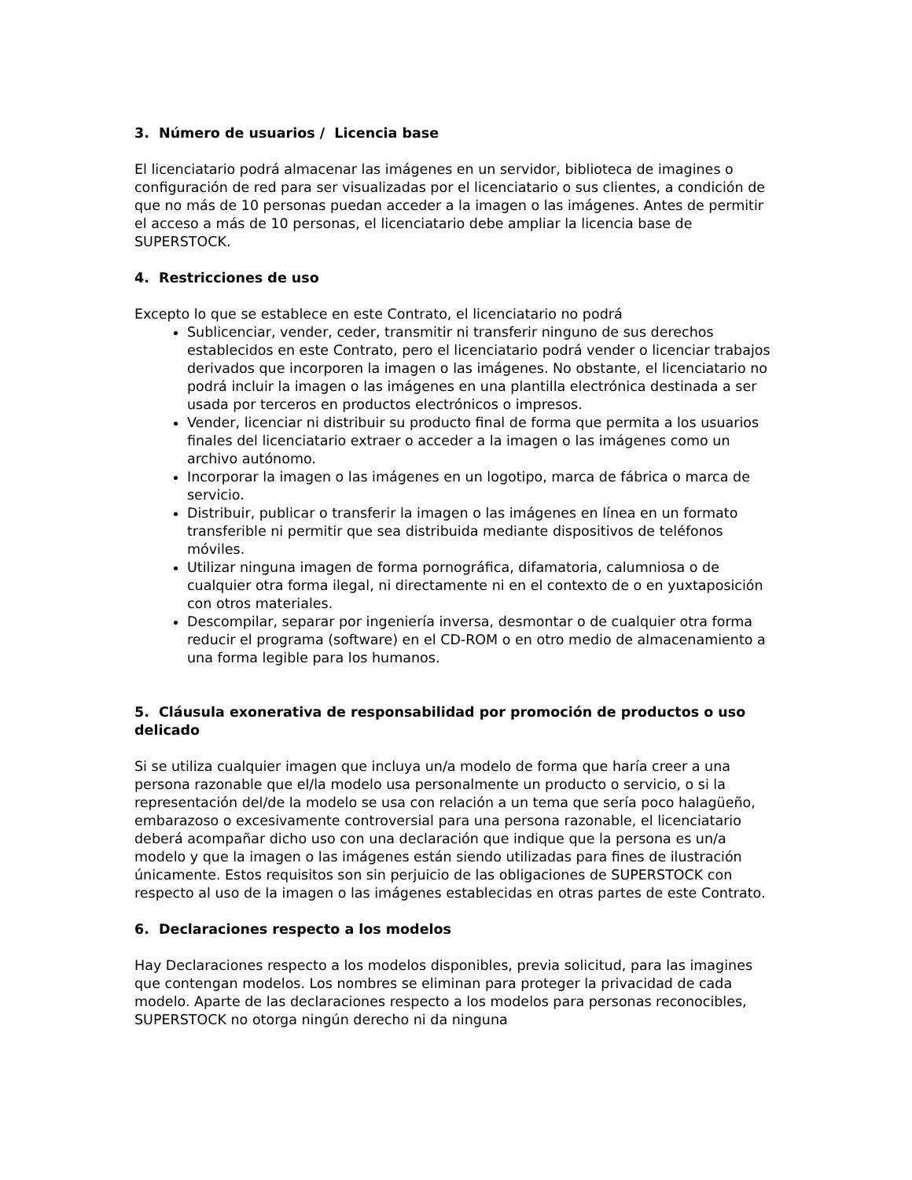3. Número de usuarios / Licencia base
El licenciatario podrá almacenar las imágenes en un servidor, biblioteca de imagines o configuración de red para ser visualizadas por el licenciatario o sus clientes, a condición de que no más de 10 personas puedan acceder a la imagen o las imágenes. Antes de permitir el acceso a más de 10 personas, el licenciatario debe ampliar la licencia base de SUPERSTOCK.
4. Restricciones de uso
Excepto lo que se establece en este Contrato, el licenciatario no podrá
Sublicenciar, vender, ceder, transmitir ni transferir ninguno de sus derechos establecidos en este Contrato, pero el licenciatario podrá vender o licenciar trabajos derivados que incorporen la imagen o las imágenes. No obstante, el licenciatario no podrá incluir la imagen o las imágenes en una plantilla electrónica destinada a ser usada por terceros en productos electrónicos o impresos.
Vender, licenciar ni distribuir su producto final de forma que permita a los usuarios finales del licenciatario extraer o acceder a la imagen o las imágenes como un archivo autónomo.
Incorporar la imagen o las imágenes en un logotipo, marca de fábrica o marca de servicio.
Distribuir, publicar o transferir la imagen o las imágenes en línea en un formato transferible ni permitir que sea distribuida mediante dispositivos de teléfonos móviles.
Utilizar ninguna imagen de forma pornográfica, difamatoria, calumniosa o de cualquier otra forma ilegal, ni directamente ni en el contexto de o en yuxtaposición con otros materiales.
Descompilar, separar por ingeniería inversa, desmontar o de cualquier otra forma reducir el programa (software) en el CD-ROM o en otro medio de almacenamiento a una forma legible para los humanos.
5. Cláusula exonerativa de responsabilidad por promoción de productos o uso delicado
Si se utiliza cualquier imagen que incluya un/a modelo de forma que haría creer a una persona razonable que el/la modelo usa personalmente un producto o servicio, o si la representación del/de la modelo se usa con relación a un tema que sería poco halagüeño, embarazoso o excesivamente controversial para una persona razonable, el licenciatario deberá acompañar dicho uso con una declaración que indique que la persona es un/a modelo y que la imagen o las imágenes están siendo utilizadas para fines de ilustración únicamente. Estos requisitos son sin perjuicio de las obligaciones de SUPERSTOCK con respecto al uso de la imagen o las imágenes establecidas en otras partes de este Contrato.
6. Declaraciones respecto a los modelos
Hay Declaraciones respecto a los modelos disponibles, previa solicitud, para las imagines que contengan modelos. Los nombres se eliminan para proteger la privacidad de cada modelo. Aparte de las declaraciones respecto a los modelos para personas reconocibles, SUPERSTOCK no otorga ningún derecho ni da ninguna